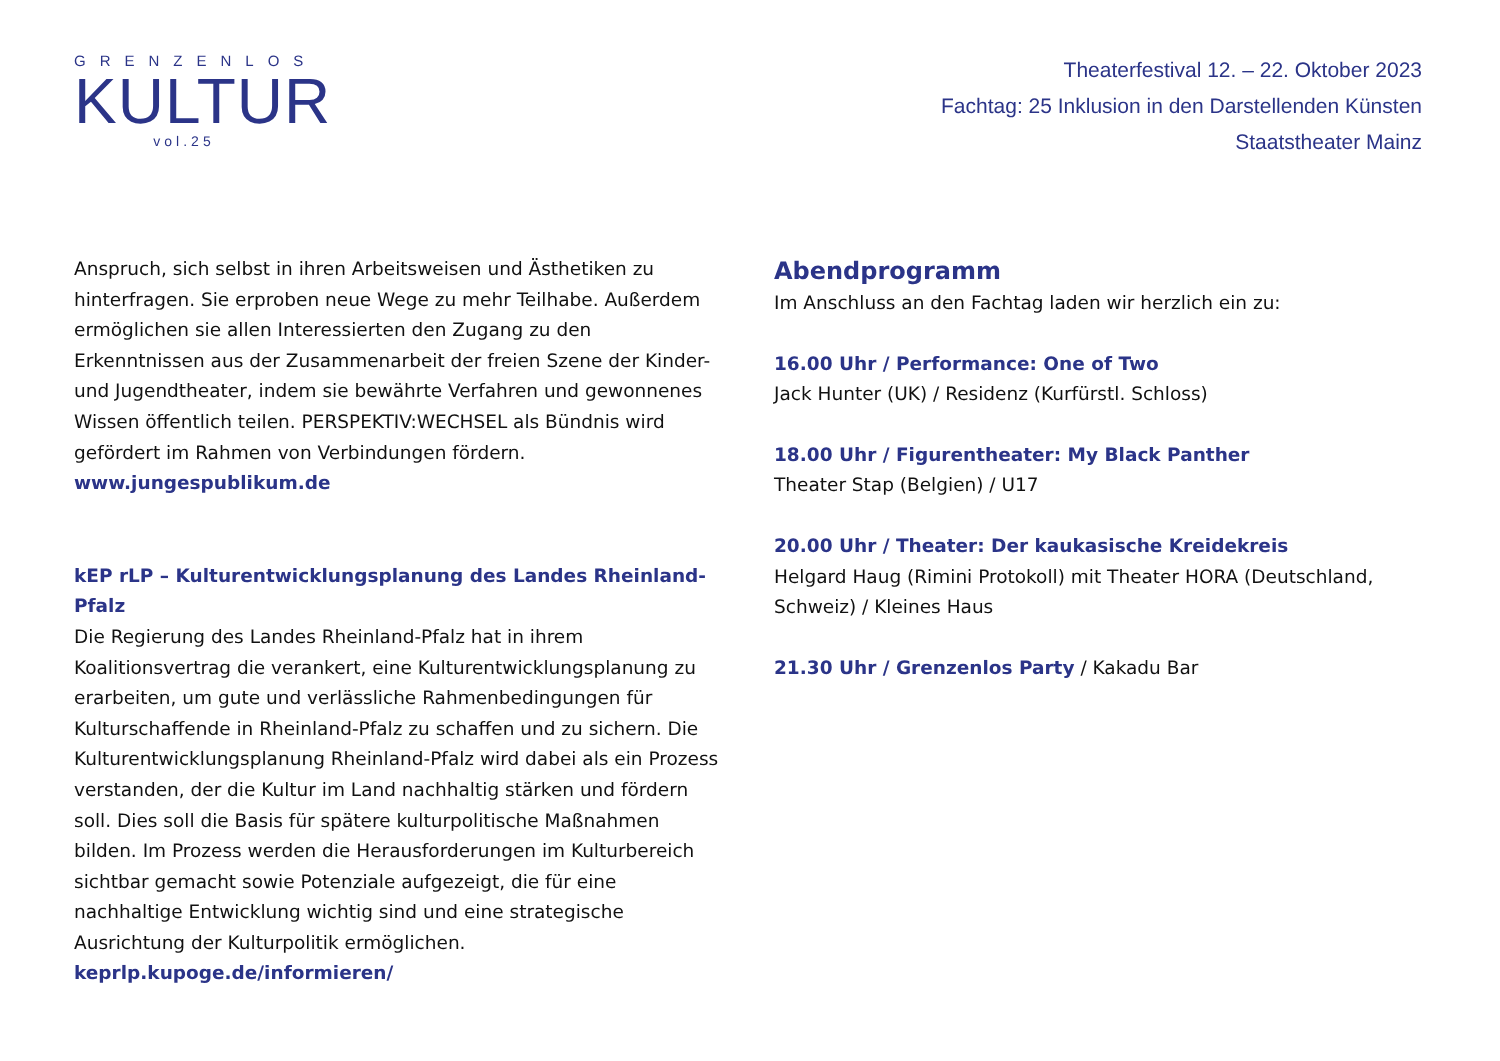GRENZENLOS
KULTUR
vol.25
Theaterfestival 12. – 22. Oktober 2023
Fachtag: 25 Inklusion in den Darstellenden Künsten
Staatstheater Mainz
Anspruch, sich selbst in ihren Arbeitsweisen und Ästhetiken zu hinterfragen. Sie erproben neue Wege zu mehr Teilhabe. Außerdem ermöglichen sie allen Interessierten den Zugang zu den Erkenntnissen aus der Zusammenarbeit der freien Szene der Kinder- und Jugendtheater, indem sie bewährte Verfahren und gewonnenes Wissen öffentlich teilen. PERSPEKTIV:WECHSEL als Bündnis wird gefördert im Rahmen von Verbindungen fördern.
www.jungespublikum.de
kEP rLP – Kulturentwicklungsplanung des Landes Rheinland-Pfalz
Die Regierung des Landes Rheinland-Pfalz hat in ihrem Koalitionsvertrag die verankert, eine Kulturentwicklungsplanung zu erarbeiten, um gute und verlässliche Rahmenbedingungen für Kulturschaffende in Rheinland-Pfalz zu schaffen und zu sichern. Die Kulturentwicklungsplanung Rheinland-Pfalz wird dabei als ein Prozess verstanden, der die Kultur im Land nachhaltig stärken und fördern soll. Dies soll die Basis für spätere kulturpolitische Maßnahmen bilden. Im Prozess werden die Herausforderungen im Kulturbereich sichtbar gemacht sowie Potenziale aufgezeigt, die für eine nachhaltige Entwicklung wichtig sind und eine strategische Ausrichtung der Kulturpolitik ermöglichen. keprlp.kupoge.de/informieren/
Abendprogramm
Im Anschluss an den Fachtag laden wir herzlich ein zu:
16.00 Uhr / Performance: One of Two
Jack Hunter (UK) / Residenz (Kurfürstl. Schloss)
18.00 Uhr / Figurentheater: My Black Panther
Theater Stap (Belgien) / U17
20.00 Uhr / Theater: Der kaukasische Kreidekreis
Helgard Haug (Rimini Protokoll) mit Theater HORA (Deutschland, Schweiz) / Kleines Haus
21.30 Uhr / Grenzenlos Party / Kakadu Bar